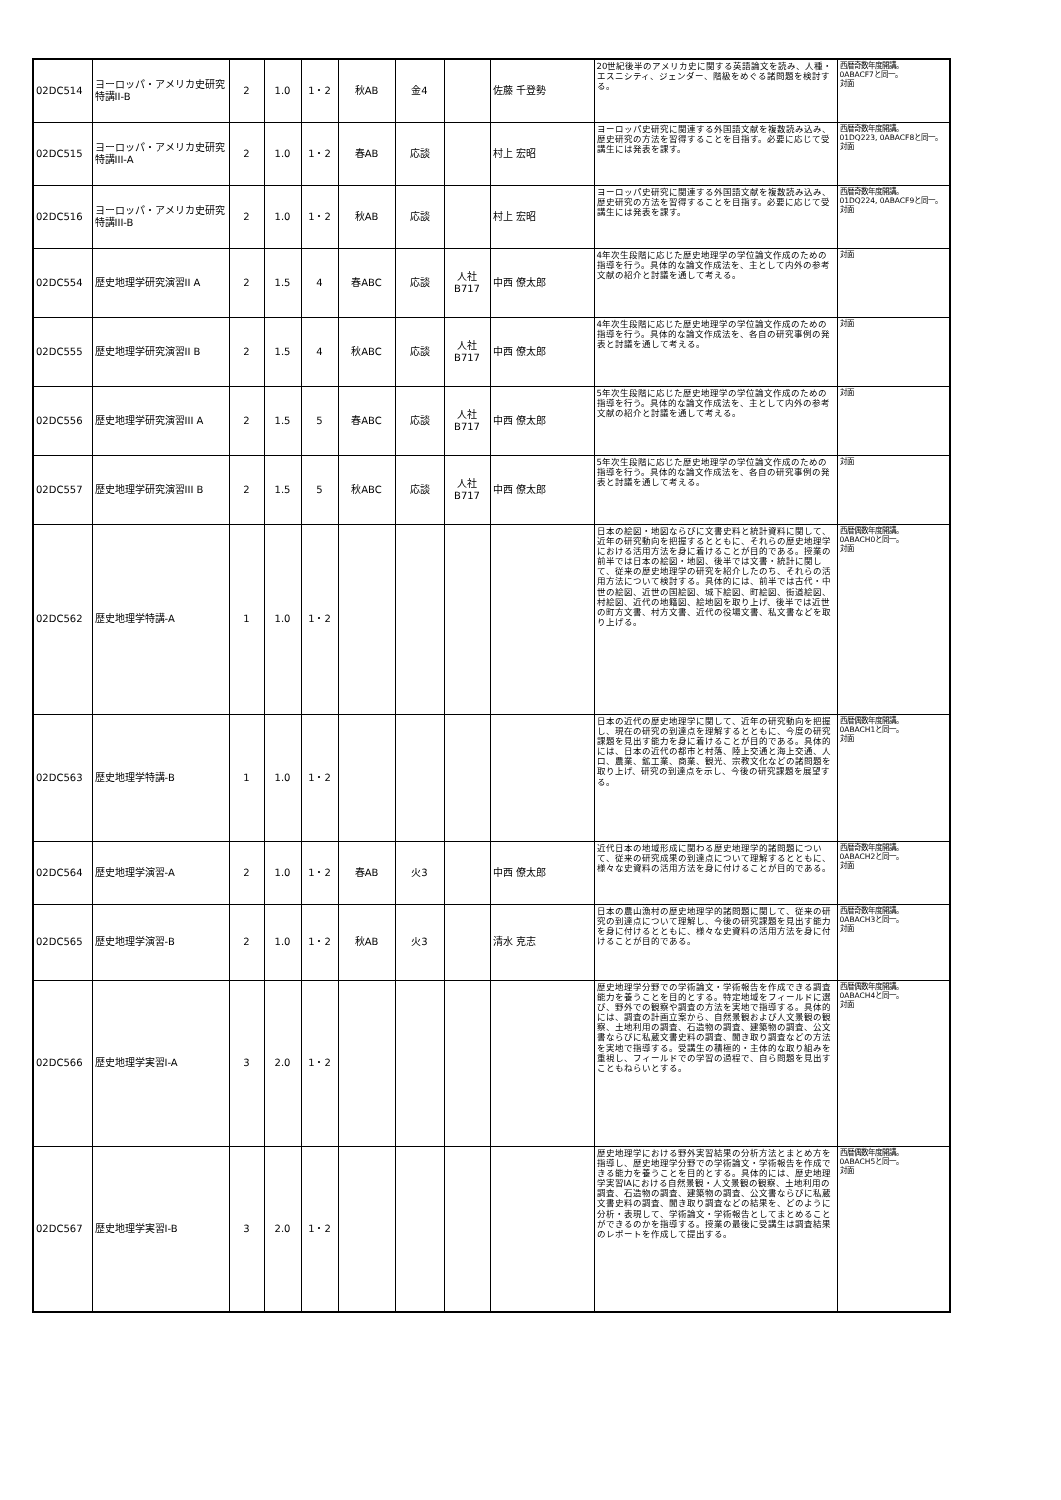| 02DC514 | ヨーロッパ・アメリカ史研究特講II-B | 2 | 1.0 | 1・2 | 秋AB | 金4 | | 佐藤 千登勢 | 20世紀後半のアメリカ史に関する英語論文を読み、人種・エスニシティ、ジェンダー、階級をめぐる諸問題を検討する。 | 西暦奇数年度開講。 0ABACF7と同一。 対面 |
| 02DC515 | ヨーロッパ・アメリカ史研究特講III-A | 2 | 1.0 | 1・2 | 春AB | 応談 | | 村上 宏昭 | ヨーロッパ史研究に関連する外国語文献を複数読み込み、歴史研究の方法を習得することを目指す。必要に応じて受講生には発表を課す。 | 西暦奇数年度開講。 01DQ223, 0ABACF8と同一。 対面 |
| 02DC516 | ヨーロッパ・アメリカ史研究特講III-B | 2 | 1.0 | 1・2 | 秋AB | 応談 | | 村上 宏昭 | ヨーロッパ史研究に関連する外国語文献を複数読み込み、歴史研究の方法を習得することを目指す。必要に応じて受講生には発表を課す。 | 西暦奇数年度開講。 01DQ224, 0ABACF9と同一。 対面 |
| 02DC554 | 歴史地理学研究演習II A | 2 | 1.5 | 4 | 春ABC | 応談 | 人社 B717 | 中西 僚太郎 | 4年次生段階に応じた歴史地理学の学位論文作成のための指導を行う。具体的な論文作成法を、主として内外の参考文献の紹介と討議を通して考える。 | 対面 |
| 02DC555 | 歴史地理学研究演習II B | 2 | 1.5 | 4 | 秋ABC | 応談 | 人社 B717 | 中西 僚太郎 | 4年次生段階に応じた歴史地理学の学位論文作成のための指導を行う。具体的な論文作成法を、各自の研究事例の発表と討議を通して考える。 | 対面 |
| 02DC556 | 歴史地理学研究演習III A | 2 | 1.5 | 5 | 春ABC | 応談 | 人社 B717 | 中西 僚太郎 | 5年次生段階に応じた歴史地理学の学位論文作成のための指導を行う。具体的な論文作成法を、主として内外の参考文献の紹介と討議を通して考える。 | 対面 |
| 02DC557 | 歴史地理学研究演習III B | 2 | 1.5 | 5 | 秋ABC | 応談 | 人社 B717 | 中西 僚太郎 | 5年次生段階に応じた歴史地理学の学位論文作成のための指導を行う。具体的な論文作成法を、各自の研究事例の発表と討議を通して考える。 | 対面 |
| 02DC562 | 歴史地理学特講-A | 1 | 1.0 | 1・2 | | | | | 日本の絵図・地図ならびに文書史料と統計資料に関して、近年の研究動向を把握するとともに、それらの歴史地理学における活用方法を身に着けることが目的である。授業の前半では日本の絵図・地図、後半では文書・統計に関して、従来の歴史地理学の研究を紹介したのち、それらの活用方法について検討する。具体的には、前半では古代・中世の絵図、近世の国絵図、城下絵図、町絵図、街道絵図、村絵図、近代の地籍図、絵地図を取り上げ、後半では近世の町方文書、村方文書、近代の役場文書、私文書などを取り上げる。 | 西暦偶数年度開講。 0ABACH0と同一。 対面 |
| 02DC563 | 歴史地理学特講-B | 1 | 1.0 | 1・2 | | | | | 日本の近代の歴史地理学に関して、近年の研究動向を把握し、現在の研究の到達点を理解するとともに、今度の研究課題を見出す能力を身に着けることが目的である。具体的には、日本の近代の都市と村落、陸上交通と海上交通、人口、農業、鉱工業、商業、観光、宗教文化などの諸問題を取り上げ、研究の到達点を示し、今後の研究課題を展望する。 | 西暦偶数年度開講。 0ABACH1と同一。 対面 |
| 02DC564 | 歴史地理学演習-A | 2 | 1.0 | 1・2 | 春AB | 火3 | | 中西 僚太郎 | 近代日本の地域形成に関わる歴史地理学的諸問題について、従来の研究成果の到達点について理解するとともに、様々な史資料の活用方法を身に付けることが目的である。 | 西暦奇数年度開講。 0ABACH2と同一。 対面 |
| 02DC565 | 歴史地理学演習-B | 2 | 1.0 | 1・2 | 秋AB | 火3 | | 清水 克志 | 日本の農山漁村の歴史地理学的諸問題に関して、従来の研究の到達点について理解し、今後の研究課題を見出す能力を身に付けるとともに、様々な史資料の活用方法を身に付けることが目的である。 | 西暦奇数年度開講。 0ABACH3と同一。 対面 |
| 02DC566 | 歴史地理学実習I-A | 3 | 2.0 | 1・2 | | | | | 歴史地理学分野での学術論文・学術報告を作成できる調査能力を養うことを目的とする。特定地域をフィールドに選び、野外での観察や調査の方法を実地で指導する。具体的には、調査の計画立案から、自然景観および人文景観の観察、土地利用の調査、石造物の調査、建築物の調査、公文書ならびに私蔵文書史料の調査、聞き取り調査などの方法を実地で指導する。受講生の積極的・主体的な取り組みを重視し、フィールドでの学習の過程で、自ら問題を見出すこともねらいとする。 | 西暦偶数年度開講。 0ABACH4と同一。 対面 |
| 02DC567 | 歴史地理学実習I-B | 3 | 2.0 | 1・2 | | | | | 歴史地理学における野外実習結果の分析方法とまとめ方を指導し、歴史地理学分野での学術論文・学術報告を作成できる能力を養うことを目的とする。具体的には、歴史地理学実習IAにおける自然景観・人文景観の観察、土地利用の調査、石造物の調査、建築物の調査、公文書ならびに私蔵文書史料の調査、聞き取り調査などの結果を、どのように分析・表現して、学術論文・学術報告としてまとめることができるのかを指導する。授業の最後に受講生は調査結果のレポートを作成して提出する。 | 西暦偶数年度開講。 0ABACH5と同一。 対面 |